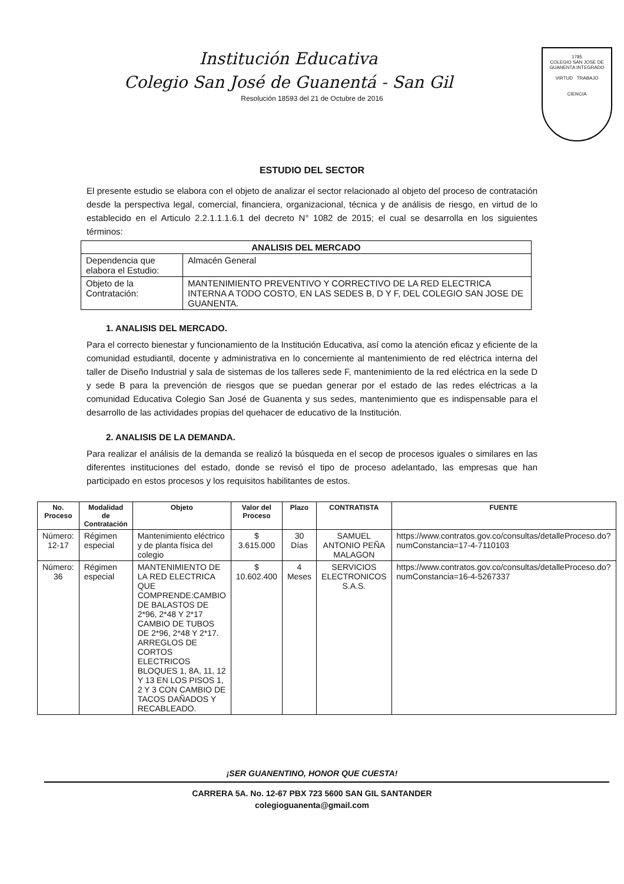Institución Educativa
Colegio San José de Guanentá - San Gil
Resolución 18593 del 21 de Octubre de 2016
1785
COLEGIO SAN JOSE DE GUANENTA INTEGRADO
VIRTUD TRABAJO
CIENCIA
ESTUDIO DEL SECTOR
El presente estudio se elabora con el objeto de analizar el sector relacionado al objeto del proceso de contratación desde la perspectiva legal, comercial, financiera, organizacional, técnica y de análisis de riesgo, en virtud de lo establecido en el Articulo 2.2.1.1.1.6.1 del decreto N° 1082 de 2015; el cual se desarrolla en los siguientes términos:
| ANALISIS DEL MERCADO | |
| --- | --- |
| Dependencia que elabora el Estudio: | Almacén General |
| Objeto de la Contratación: | MANTENIMIENTO PREVENTIVO Y CORRECTIVO DE LA RED ELECTRICA INTERNA A TODO COSTO, EN LAS SEDES B, D Y F, DEL COLEGIO SAN JOSE DE GUANENTA. |
1. ANALISIS DEL MERCADO.
Para el correcto bienestar y funcionamiento de la Institución Educativa, así como la atención eficaz y eficiente de la comunidad estudiantil, docente y administrativa en lo concerniente al mantenimiento de red eléctrica interna del taller de Diseño Industrial y sala de sistemas de los talleres sede F, mantenimiento de la red eléctrica en la sede D y sede B para la prevención de riesgos que se puedan generar por el estado de las redes eléctricas a la comunidad Educativa Colegio San José de Guanenta y sus sedes, mantenimiento que es indispensable para el desarrollo de las actividades propias del quehacer de educativo de la Institución.
2. ANALISIS DE LA DEMANDA.
Para realizar el análisis de la demanda se realizó la búsqueda en el secop de procesos iguales o similares en las diferentes instituciones del estado, donde se revisó el tipo de proceso adelantado, las empresas que han participado en estos procesos y los requisitos habilitantes de estos.
| No. Proceso | Modalidad de Contratación | Objeto | Valor del Proceso | Plazo | CONTRATISTA | FUENTE |
| --- | --- | --- | --- | --- | --- | --- |
| Número: 12-17 | Régimen especial | Mantenimiento eléctrico y de planta física del colegio | $ 3.615.000 | 30 Días | SAMUEL ANTONIO PEÑA MALAGON | https://www.contratos.gov.co/consultas/detalleProceso.do?numConstancia=17-4-7110103 |
| Número: 36 | Régimen especial | MANTENIMIENTO DE LA RED ELECTRICA QUE COMPRENDE:CAMBIO DE BALASTOS DE 2*96, 2*48 Y 2*17 CAMBIO DE TUBOS DE 2*96, 2*48 Y 2*17. ARREGLOS DE CORTOS ELECTRICOS BLOQUES 1, 8A, 11, 12 Y 13 EN LOS PISOS 1, 2 Y 3 CON CAMBIO DE TACOS DAÑADOS Y RECABLEADO. | $ 10.602.400 | 4 Meses | SERVICIOS ELECTRONICOS S.A.S. | https://www.contratos.gov.co/consultas/detalleProceso.do?numConstancia=16-4-5267337 |
¡SER GUANENTINO, HONOR QUE CUESTA!
CARRERA 5A. No. 12-67 PBX 723 5600 SAN GIL SANTANDER
colegioguanenta@gmail.com